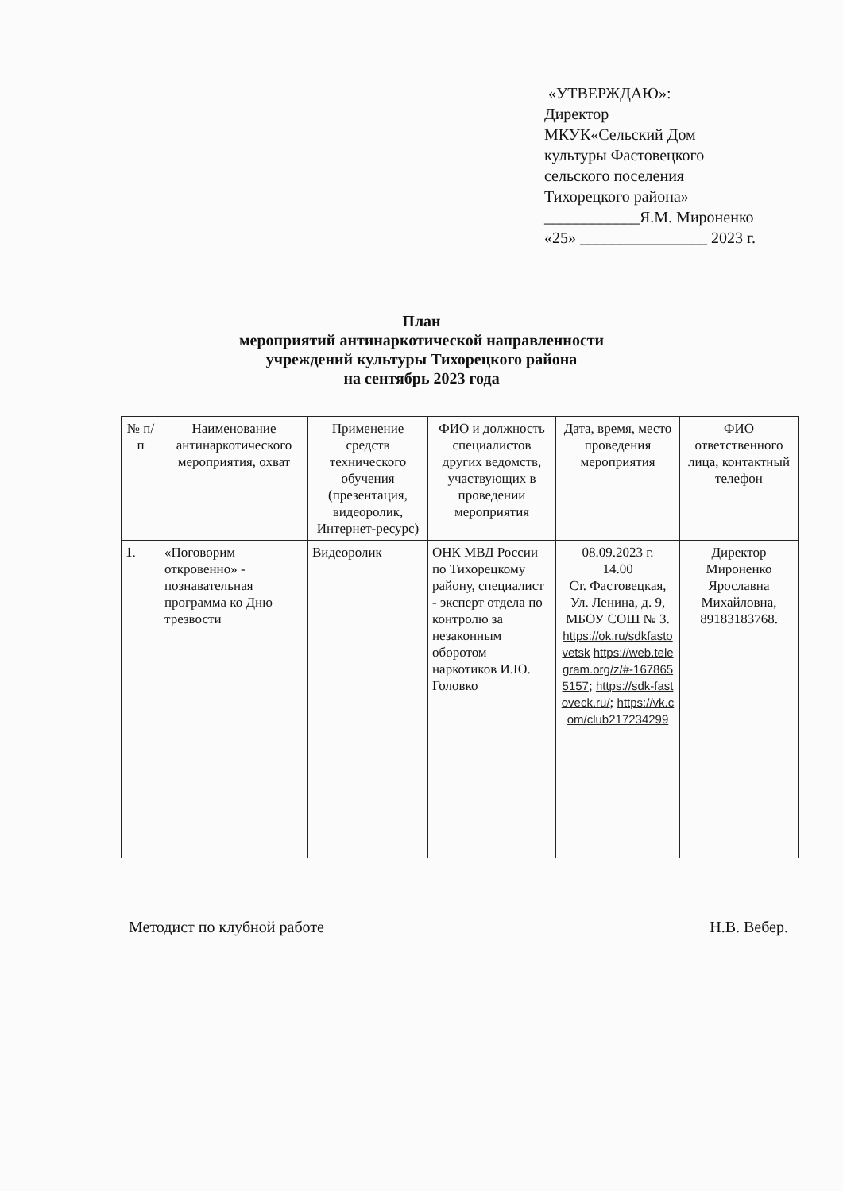«УТВЕРЖДАЮ»:
Директор
МКУК«Сельский Дом
культуры Фастовецкого
сельского поселения
Тихорецкого района»
____________Я.М. Мироненко
«25» ________________ 2023 г.
План
мероприятий антинаркотической направленности
учреждений культуры Тихорецкого района
на сентябрь 2023 года
| № п/п | Наименование антинаркотического мероприятия, охват | Применение средств технического обучения (презентация, видеоролик, Интернет-ресурс) | ФИО и должность специалистов других ведомств, участвующих в проведении мероприятия | Дата, время, место проведения мероприятия | ФИО ответственного лица, контактный телефон |
| --- | --- | --- | --- | --- | --- |
| 1. | «Поговорим откровенно» - познавательная программа ко Дню трезвости | Видеоролик | ОНК МВД России по Тихорецкому району, специалист - эксперт отдела по контролю за незаконным оборотом наркотиков И.Ю. Головко | 08.09.2023 г. 14.00 Ст. Фастовецкая, Ул. Ленина, д. 9, МБОУ СОШ № 3. https://ok.ru/sdkfastovetsk https://web.telegram.org/z/#-1678655157 ; https://sdk-fastoveck.ru/ ; https://vk.com/club217234299 | Директор Мироненко Ярославна Михайловна, 89183183768. |
Методист по клубной работе Н.В. Вебер.